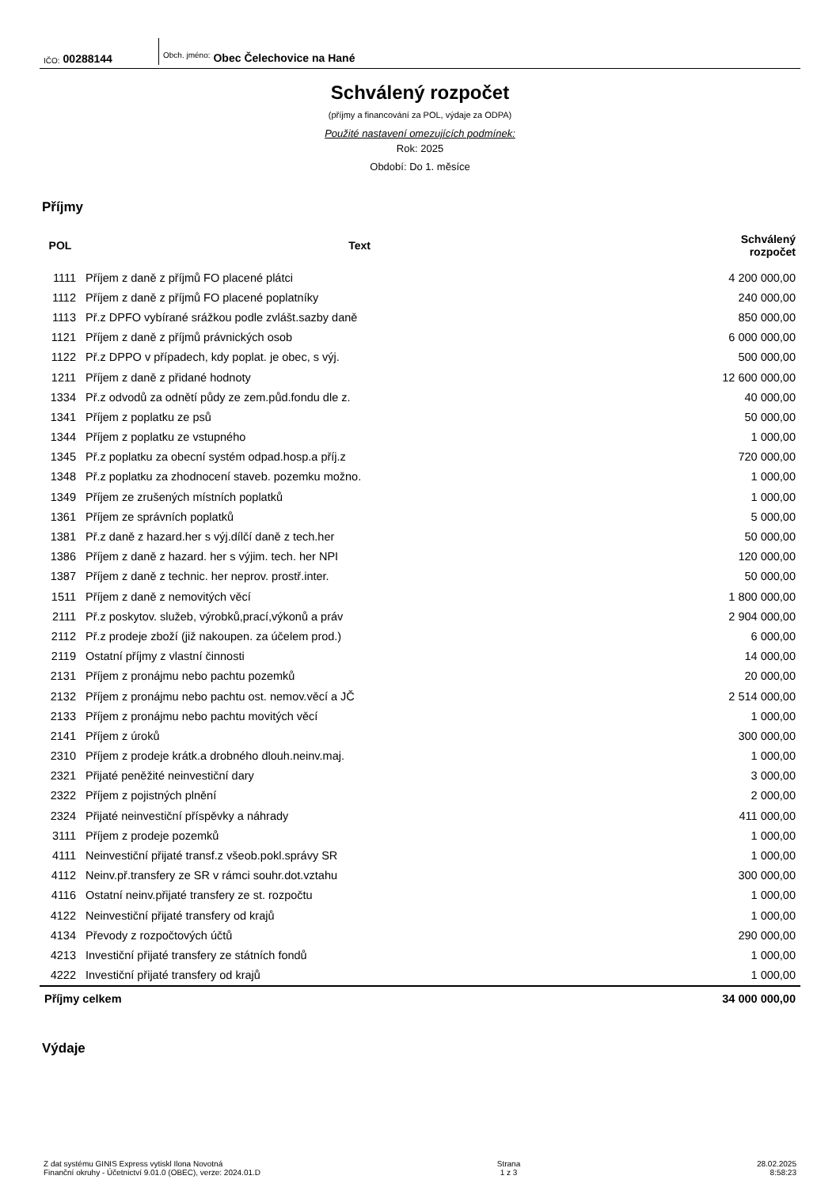IČO: 00288144
Obch. jméno: Obec Čelechovice na Hané
Schválený rozpočet
(příjmy a financování za POL, výdaje za ODPA)
Použité nastavení omezujících podmínek:
Rok: 2025
Období: Do 1. měsíce
Příjmy
| POL | Text | Schválený rozpočet |
| --- | --- | --- |
| 1111 | Příjem z daně z příjmů FO placené plátci | 4 200 000,00 |
| 1112 | Příjem z daně z příjmů FO placené poplatníky | 240 000,00 |
| 1113 | Př.z DPFO vybírané srážkou podle zvlášt.sazby daně | 850 000,00 |
| 1121 | Příjem z daně z příjmů právnických osob | 6 000 000,00 |
| 1122 | Př.z DPPO v případech, kdy poplat. je obec, s výj. | 500 000,00 |
| 1211 | Příjem z daně z přidané hodnoty | 12 600 000,00 |
| 1334 | Př.z odvodů za odnětí půdy ze zem.půd.fondu dle z. | 40 000,00 |
| 1341 | Příjem z poplatku ze psů | 50 000,00 |
| 1344 | Příjem z poplatku ze vstupného | 1 000,00 |
| 1345 | Př.z poplatku za obecní systém odpad.hosp.a příj.z | 720 000,00 |
| 1348 | Př.z poplatku za zhodnocení staveb. pozemku možno. | 1 000,00 |
| 1349 | Příjem ze zrušených místních poplatků | 1 000,00 |
| 1361 | Příjem ze správních poplatků | 5 000,00 |
| 1381 | Př.z daně z hazard.her s výj.dílčí daně z tech.her | 50 000,00 |
| 1386 | Příjem z daně z hazard. her s výjim. tech. her NPI | 120 000,00 |
| 1387 | Příjem z daně z technic. her neprov. prostř.inter. | 50 000,00 |
| 1511 | Příjem z daně z nemovitých věcí | 1 800 000,00 |
| 2111 | Př.z poskytov. služeb, výrobků,prací,výkonů a práv | 2 904 000,00 |
| 2112 | Př.z prodeje zboží (již nakoupen. za účelem prod.) | 6 000,00 |
| 2119 | Ostatní příjmy z vlastní činnosti | 14 000,00 |
| 2131 | Příjem z pronájmu nebo pachtu pozemků | 20 000,00 |
| 2132 | Příjem z pronájmu nebo pachtu ost. nemov.věcí a JČ | 2 514 000,00 |
| 2133 | Příjem z pronájmu nebo pachtu movitých věcí | 1 000,00 |
| 2141 | Příjem z úroků | 300 000,00 |
| 2310 | Příjem z prodeje krátk.a drobného dlouh.neinv.maj. | 1 000,00 |
| 2321 | Přijaté peněžité neinvestiční dary | 3 000,00 |
| 2322 | Příjem z pojistných plnění | 2 000,00 |
| 2324 | Přijaté neinvestiční příspěvky a náhrady | 411 000,00 |
| 3111 | Příjem z prodeje pozemků | 1 000,00 |
| 4111 | Neinvestiční přijaté transf.z všeob.pokl.správy SR | 1 000,00 |
| 4112 | Neinv.př.transfery ze SR v rámci souhr.dot.vztahu | 300 000,00 |
| 4116 | Ostatní neinv.přijaté transfery ze st. rozpočtu | 1 000,00 |
| 4122 | Neinvestiční přijaté transfery od krajů | 1 000,00 |
| 4134 | Převody z rozpočtových účtů | 290 000,00 |
| 4213 | Investiční přijaté transfery ze státních fondů | 1 000,00 |
| 4222 | Investiční přijaté transfery od krajů | 1 000,00 |
| Příjmy celkem | | 34 000 000,00 |
Výdaje
Z dat systému GINIS Express vytiskl Ilona Novotná
Finanční okruhy - Účetnictví 9.01.0 (OBEC), verze: 2024.01.D
Strana
1 z 3
28.02.2025
8:58:23